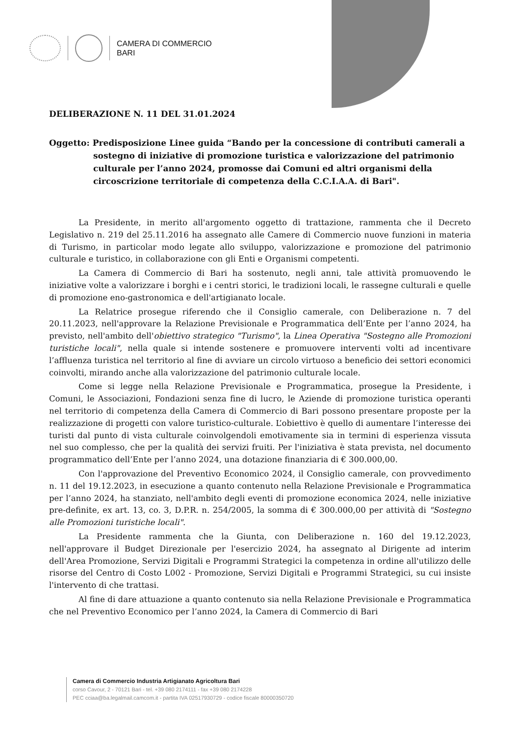CAMERA DI COMMERCIO
BARI
DELIBERAZIONE N. 11 DEL 31.01.2024
Oggetto: Predisposizione Linee guida “Bando per la concessione di contributi camerali a sostegno di iniziative di promozione turistica e valorizzazione del patrimonio culturale per l’anno 2024, promosse dai Comuni ed altri organismi della circoscrizione territoriale di competenza della C.C.I.A.A. di Bari".
La Presidente, in merito all'argomento oggetto di trattazione, rammenta che il Decreto Legislativo n. 219 del 25.11.2016 ha assegnato alle Camere di Commercio nuove funzioni in materia di Turismo, in particolar modo legate allo sviluppo, valorizzazione e promozione del patrimonio culturale e turistico, in collaborazione con gli Enti e Organismi competenti.
La Camera di Commercio di Bari ha sostenuto, negli anni, tale attività promuovendo le iniziative volte a valorizzare i borghi e i centri storici, le tradizioni locali, le rassegne culturali e quelle di promozione eno-gastronomica e dell'artigianato locale.
La Relatrice prosegue riferendo che il Consiglio camerale, con Deliberazione n. 7 del 20.11.2023, nell'approvare la Relazione Previsionale e Programmatica dell’Ente per l’anno 2024, ha previsto, nell'ambito dell'obiettivo strategico "Turismo", la Linea Operativa "Sostegno alle Promozioni turistiche locali", nella quale si intende sostenere e promuovere interventi volti ad incentivare l’affluenza turistica nel territorio al fine di avviare un circolo virtuoso a beneficio dei settori economici coinvolti, mirando anche alla valorizzazione del patrimonio culturale locale.
Come si legge nella Relazione Previsionale e Programmatica, prosegue la Presidente, i Comuni, le Associazioni, Fondazioni senza fine di lucro, le Aziende di promozione turistica operanti nel territorio di competenza della Camera di Commercio di Bari possono presentare proposte per la realizzazione di progetti con valore turistico-culturale. L’obiettivo è quello di aumentare l’interesse dei turisti dal punto di vista culturale coinvolgendoli emotivamente sia in termini di esperienza vissuta nel suo complesso, che per la qualità dei servizi fruiti. Per l'iniziativa è stata prevista, nel documento programmatico dell’Ente per l’anno 2024, una dotazione finanziaria di € 300.000,00.
Con l'approvazione del Preventivo Economico 2024, il Consiglio camerale, con provvedimento n. 11 del 19.12.2023, in esecuzione a quanto contenuto nella Relazione Previsionale e Programmatica per l’anno 2024, ha stanziato, nell'ambito degli eventi di promozione economica 2024, nelle iniziative pre-definite, ex art. 13, co. 3, D.P.R. n. 254/2005, la somma di € 300.000,00 per attività di "Sostegno alle Promozioni turistiche locali".
La Presidente rammenta che la Giunta, con Deliberazione n. 160 del 19.12.2023, nell'approvare il Budget Direzionale per l'esercizio 2024, ha assegnato al Dirigente ad interim dell'Area Promozione, Servizi Digitali e Programmi Strategici la competenza in ordine all'utilizzo delle risorse del Centro di Costo L002 - Promozione, Servizi Digitali e Programmi Strategici, su cui insiste l'intervento di che trattasi.
Al fine di dare attuazione a quanto contenuto sia nella Relazione Previsionale e Programmatica che nel Preventivo Economico per l’anno 2024, la Camera di Commercio di Bari
Camera di Commercio Industria Artigianato Agricoltura Bari
corso Cavour, 2 - 70121 Bari - tel. +39 080 2174111 - fax +39 080 2174228
PEC cciaa@ba.legalmail.camcom.it - partita IVA 02517930729 - codice fiscale 80000350720